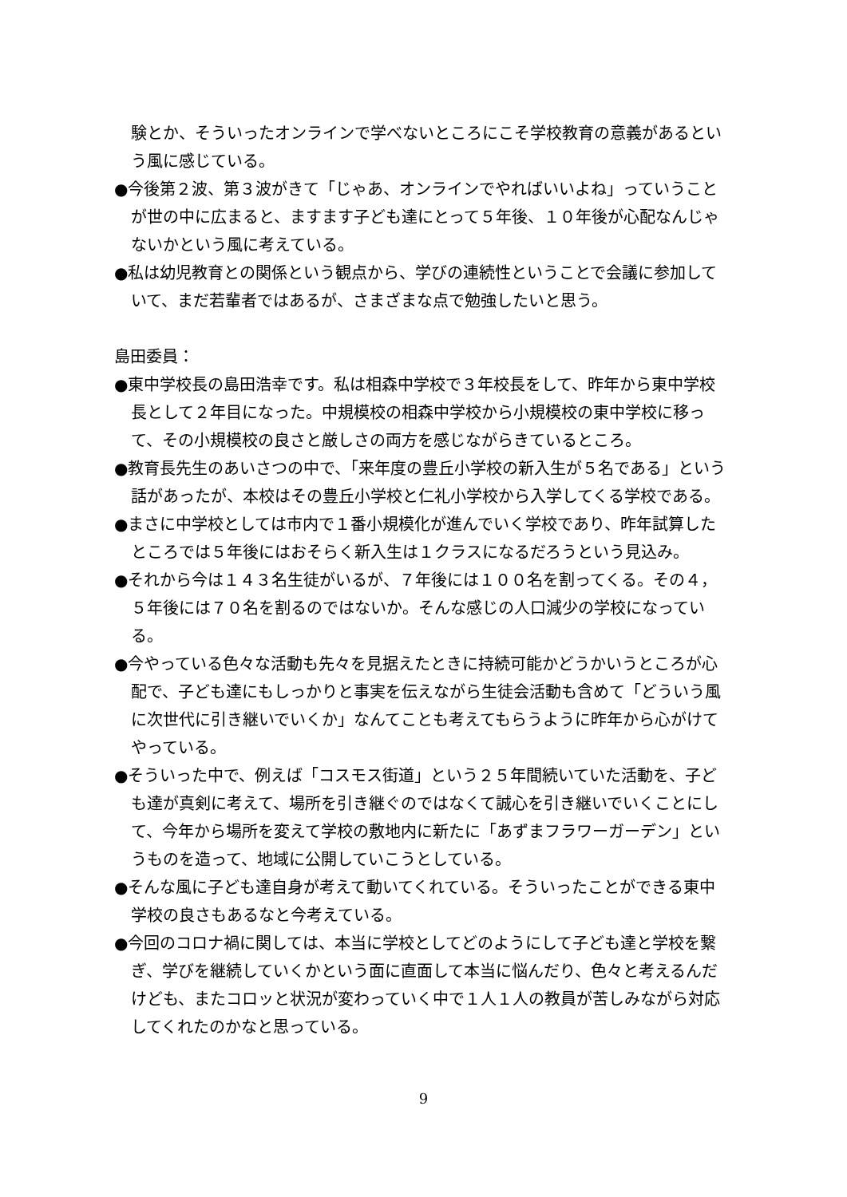験とか、そういったオンラインで学べないところにこそ学校教育の意義があるという風に感じている。
●今後第２波、第３波がきて「じゃあ、オンラインでやればいいよね」っていうことが世の中に広まると、ますます子ども達にとって５年後、１０年後が心配なんじゃないかという風に考えている。
●私は幼児教育との関係という観点から、学びの連続性ということで会議に参加していて、まだ若輩者ではあるが、さまざまな点で勉強したいと思う。
島田委員：
●東中学校長の島田浩幸です。私は相森中学校で３年校長をして、昨年から東中学校長として２年目になった。中規模校の相森中学校から小規模校の東中学校に移って、その小規模校の良さと厳しさの両方を感じながらきているところ。
●教育長先生のあいさつの中で、「来年度の豊丘小学校の新入生が５名である」という話があったが、本校はその豊丘小学校と仁礼小学校から入学してくる学校である。
●まさに中学校としては市内で１番小規模化が進んでいく学校であり、昨年試算したところでは５年後にはおそらく新入生は１クラスになるだろうという見込み。
●それから今は１４３名生徒がいるが、７年後には１００名を割ってくる。その４，５年後には７０名を割るのではないか。そんな感じの人口減少の学校になっている。
●今やっている色々な活動も先々を見据えたときに持続可能かどうかいうところが心配で、子ども達にもしっかりと事実を伝えながら生徒会活動も含めて「どういう風に次世代に引き継いでいくか」なんてことも考えてもらうように昨年から心がけてやっている。
●そういった中で、例えば「コスモス街道」という２５年間続いていた活動を、子ども達が真剣に考えて、場所を引き継ぐのではなくて誠心を引き継いでいくことにして、今年から場所を変えて学校の敷地内に新たに「あずまフラワーガーデン」というものを造って、地域に公開していこうとしている。
●そんな風に子ども達自身が考えて動いてくれている。そういったことができる東中学校の良さもあるなと今考えている。
●今回のコロナ禍に関しては、本当に学校としてどのようにして子ども達と学校を繋ぎ、学びを継続していくかという面に直面して本当に悩んだり、色々と考えるんだけども、またコロッと状況が変わっていく中で１人１人の教員が苦しみながら対応してくれたのかなと思っている。
9